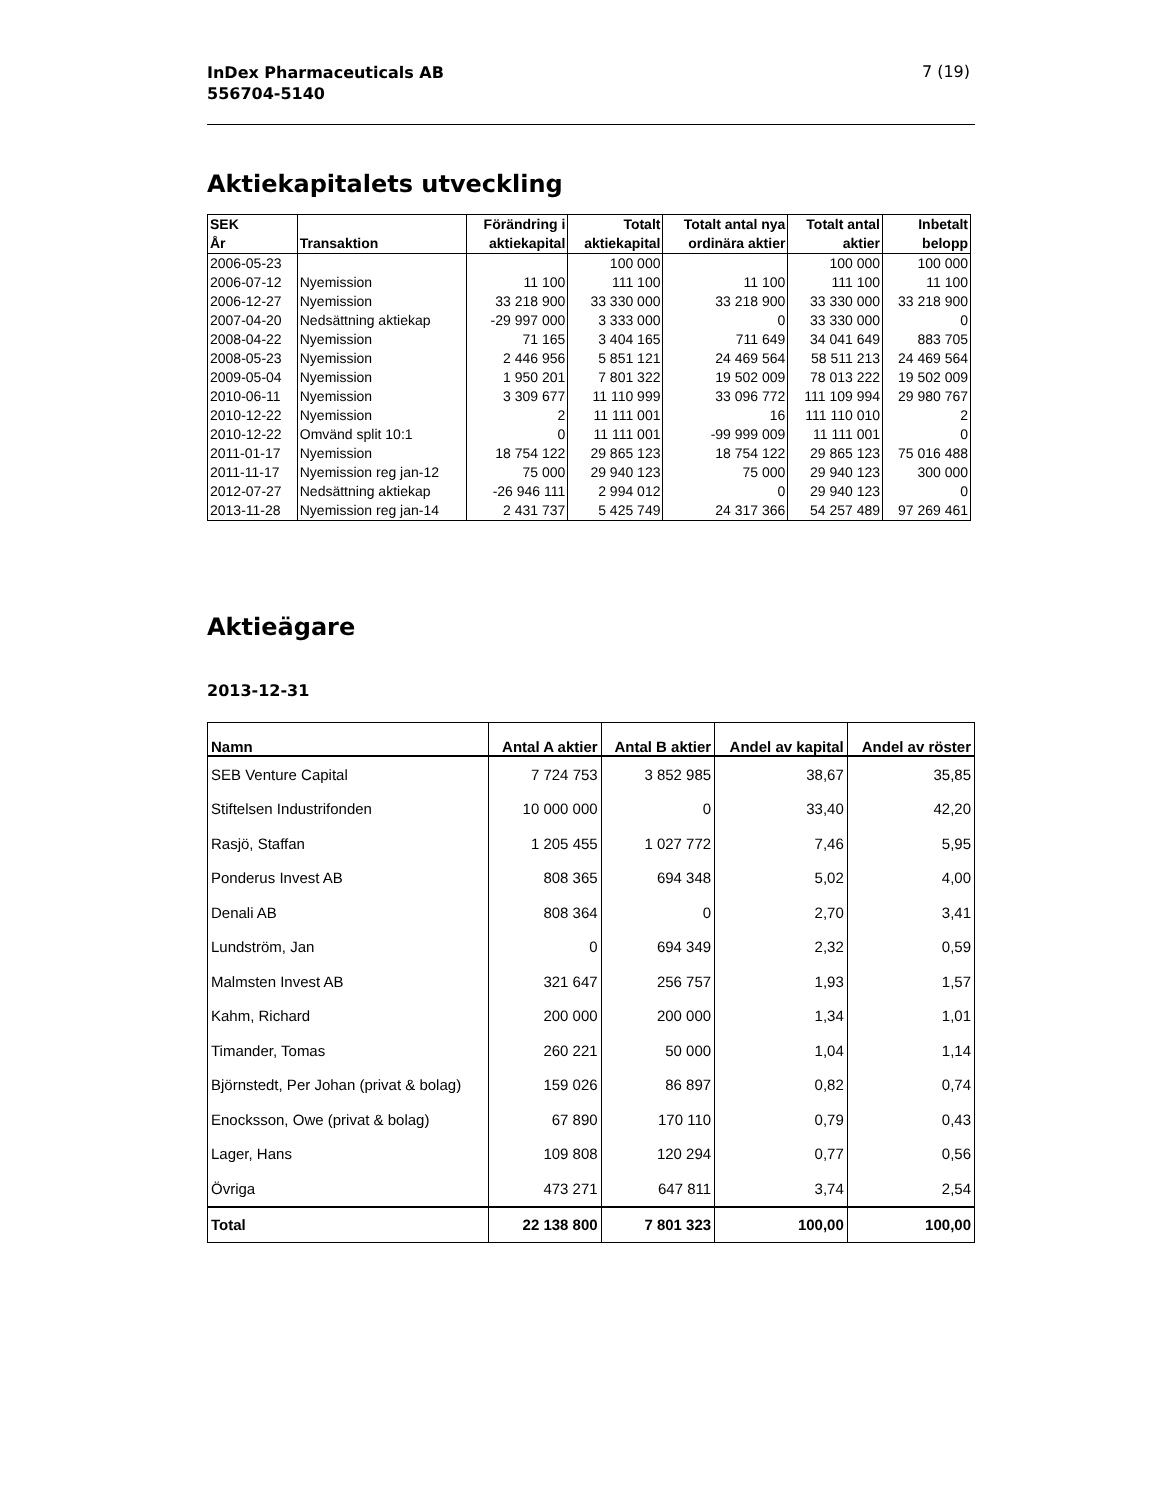InDex Pharmaceuticals AB
556704-5140
7 (19)
Aktiekapitalets utveckling
| SEK År | Transaktion | Förändring i aktiekapital | Totalt aktiekapital | Totalt antal nya ordinära aktier | Totalt antal aktier | Inbetalt belopp |
| --- | --- | --- | --- | --- | --- | --- |
| 2006-05-23 | | | 100 000 | | 100 000 | 100 000 |
| 2006-07-12 | Nyemission | 11 100 | 111 100 | 11 100 | 111 100 | 11 100 |
| 2006-12-27 | Nyemission | 33 218 900 | 33 330 000 | 33 218 900 | 33 330 000 | 33 218 900 |
| 2007-04-20 | Nedsättning aktiekap | -29 997 000 | 3 333 000 | 0 | 33 330 000 | 0 |
| 2008-04-22 | Nyemission | 71 165 | 3 404 165 | 711 649 | 34 041 649 | 883 705 |
| 2008-05-23 | Nyemission | 2 446 956 | 5 851 121 | 24 469 564 | 58 511 213 | 24 469 564 |
| 2009-05-04 | Nyemission | 1 950 201 | 7 801 322 | 19 502 009 | 78 013 222 | 19 502 009 |
| 2010-06-11 | Nyemission | 3 309 677 | 11 110 999 | 33 096 772 | 111 109 994 | 29 980 767 |
| 2010-12-22 | Nyemission | 2 | 11 111 001 | 16 | 111 110 010 | 2 |
| 2010-12-22 | Omvänd split 10:1 | 0 | 11 111 001 | -99 999 009 | 11 111 001 | 0 |
| 2011-01-17 | Nyemission | 18 754 122 | 29 865 123 | 18 754 122 | 29 865 123 | 75 016 488 |
| 2011-11-17 | Nyemission reg jan-12 | 75 000 | 29 940 123 | 75 000 | 29 940 123 | 300 000 |
| 2012-07-27 | Nedsättning aktiekap | -26 946 111 | 2 994 012 | 0 | 29 940 123 | 0 |
| 2013-11-28 | Nyemission reg jan-14 | 2 431 737 | 5 425 749 | 24 317 366 | 54 257 489 | 97 269 461 |
Aktieägare
2013-12-31
| Namn | Antal A aktier | Antal B aktier | Andel av kapital | Andel av röster |
| --- | --- | --- | --- | --- |
| SEB Venture Capital | 7 724 753 | 3 852 985 | 38,67 | 35,85 |
| Stiftelsen Industrifonden | 10 000 000 | 0 | 33,40 | 42,20 |
| Rasjö, Staffan | 1 205 455 | 1 027 772 | 7,46 | 5,95 |
| Ponderus Invest AB | 808 365 | 694 348 | 5,02 | 4,00 |
| Denali AB | 808 364 | 0 | 2,70 | 3,41 |
| Lundström, Jan | 0 | 694 349 | 2,32 | 0,59 |
| Malmsten Invest AB | 321 647 | 256 757 | 1,93 | 1,57 |
| Kahm, Richard | 200 000 | 200 000 | 1,34 | 1,01 |
| Timander, Tomas | 260 221 | 50 000 | 1,04 | 1,14 |
| Björnstedt, Per Johan (privat & bolag) | 159 026 | 86 897 | 0,82 | 0,74 |
| Enocksson, Owe (privat & bolag) | 67 890 | 170 110 | 0,79 | 0,43 |
| Lager, Hans | 109 808 | 120 294 | 0,77 | 0,56 |
| Övriga | 473 271 | 647 811 | 3,74 | 2,54 |
| Total | 22 138 800 | 7 801 323 | 100,00 | 100,00 |